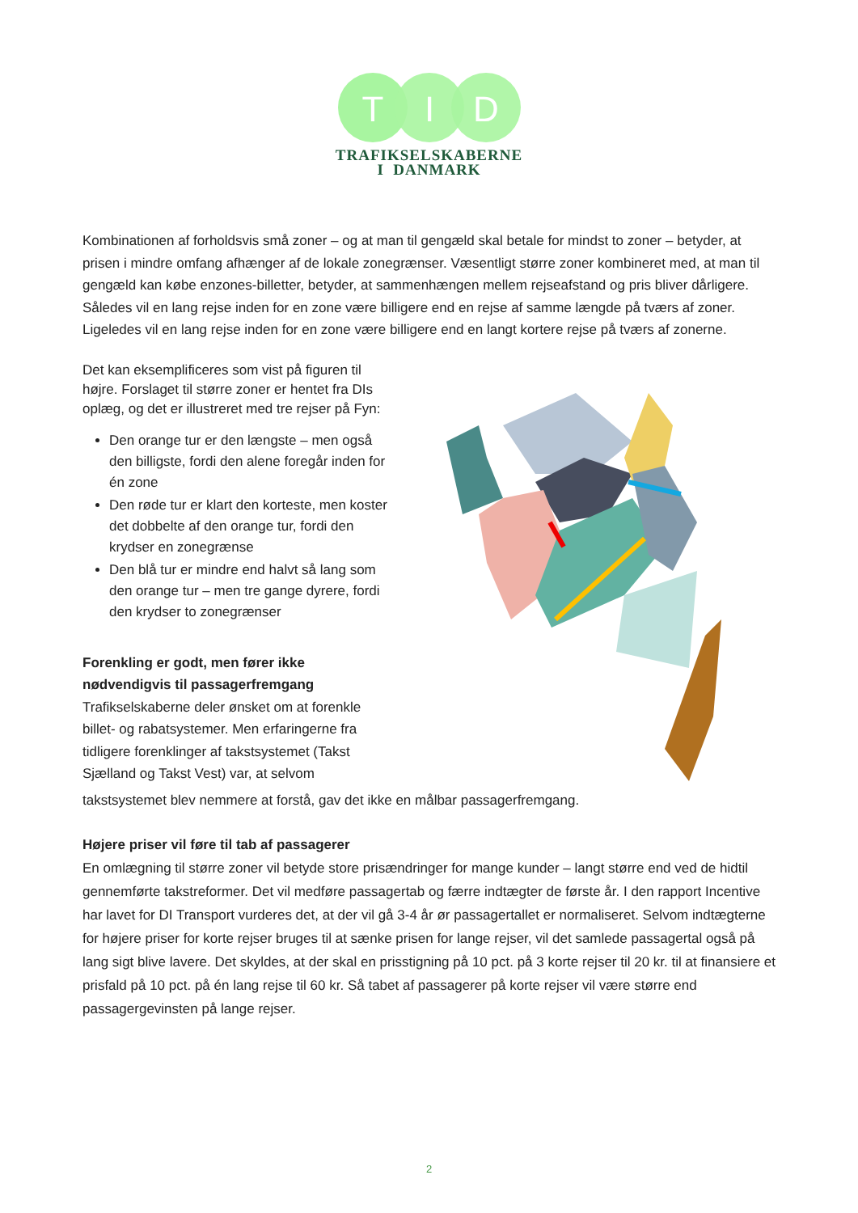T
I
D
TRAFIKSELSKABERNE
I DANMARK
Kombinationen af forholdsvis små zoner – og at man til gengæld skal betale for mindst to zoner – betyder, at prisen i mindre omfang afhænger af de lokale zonegrænser. Væsentligt større zoner kombineret med, at man til gengæld kan købe enzones-billetter, betyder, at sammenhængen mellem rejseafstand og pris bliver dårligere. Således vil en lang rejse inden for en zone være billigere end en rejse af samme længde på tværs af zoner. Ligeledes vil en lang rejse inden for en zone være billigere end en langt kortere rejse på tværs af zonerne.
Det kan eksemplificeres som vist på figuren til højre. Forslaget til større zoner er hentet fra DIs oplæg, og det er illustreret med tre rejser på Fyn:
Den orange tur er den længste – men også den billigste, fordi den alene foregår inden for én zone
Den røde tur er klart den korteste, men koster det dobbelte af den orange tur, fordi den krydser en zonegrænse
Den blå tur er mindre end halvt så lang som den orange tur – men tre gange dyrere, fordi den krydser to zonegrænser
Forenkling er godt, men fører ikke nødvendigvis til passagerfremgang
Trafikselskaberne deler ønsket om at forenkle billet- og rabatsystemer. Men erfaringerne fra tidligere forenklinger af takstsystemet (Takst Sjælland og Takst Vest) var, at selvom
takstsystemet blev nemmere at forstå, gav det ikke en målbar passagerfremgang.
Højere priser vil føre til tab af passagerer
En omlægning til større zoner vil betyde store prisændringer for mange kunder – langt større end ved de hidtil gennemførte takstreformer. Det vil medføre passagertab og færre indtægter de første år. I den rapport Incentive har lavet for DI Transport vurderes det, at der vil gå 3-4 år ør passagertallet er normaliseret. Selvom indtægterne for højere priser for korte rejser bruges til at sænke prisen for lange rejser, vil det samlede passagertal også på lang sigt blive lavere. Det skyldes, at der skal en prisstigning på 10 pct. på 3 korte rejser til 20 kr. til at finansiere et prisfald på 10 pct. på én lang rejse til 60 kr. Så tabet af passagerer på korte rejser vil være større end passagergevinsten på lange rejser.
2